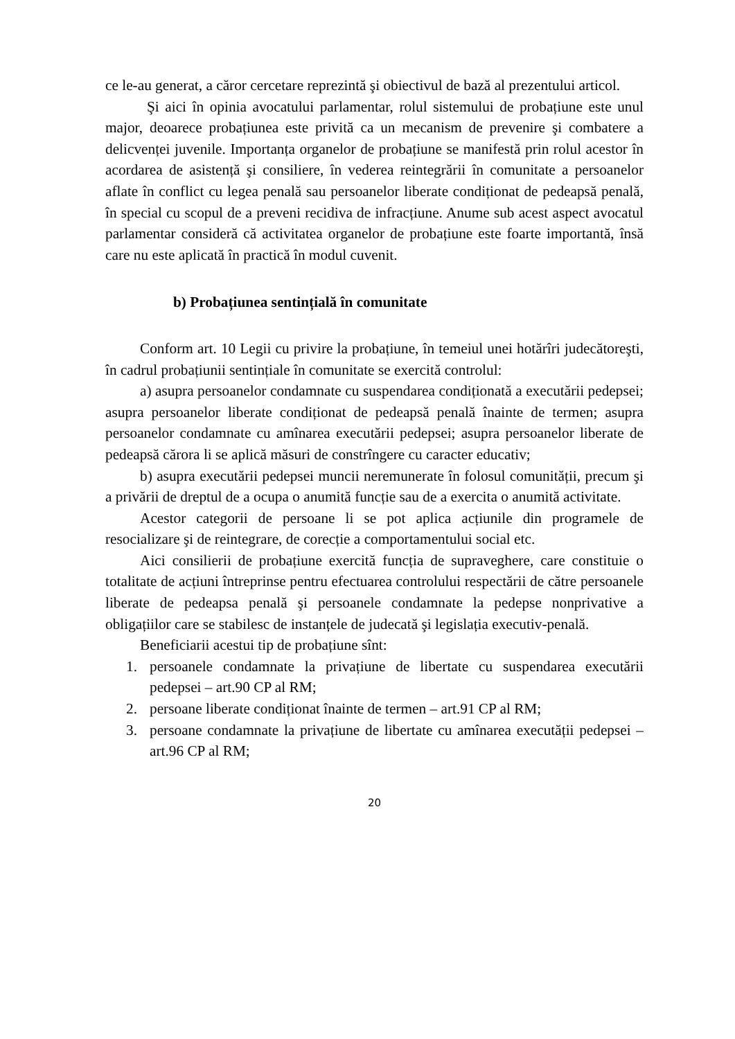ce le-au generat, a căror cercetare reprezintă şi obiectivul de bază al prezentului articol.
Şi aici în opinia avocatului parlamentar, rolul sistemului de probațiune este unul major, deoarece probațiunea este privită ca un mecanism de prevenire şi combatere a delicvenței juvenile. Importanța organelor de probațiune se manifestă prin rolul acestor în acordarea de asistență şi consiliere, în vederea reintegrării în comunitate a persoanelor aflate în conflict cu legea penală sau persoanelor liberate condiționat de pedeapsă penală, în special cu scopul de a preveni recidiva de infracțiune. Anume sub acest aspect avocatul parlamentar consideră că activitatea organelor de probațiune este foarte importantă, însă care nu este aplicată în practică în modul cuvenit.
b) Probațiunea sentințială în comunitate
Conform art. 10 Legii cu privire la probațiune, în temeiul unei hotărîri judecătoreşti, în cadrul probațiunii sentințiale în comunitate se exercită controlul:
a) asupra persoanelor condamnate cu suspendarea condiționată a executării pedepsei; asupra persoanelor liberate condiționat de pedeapsă penală înainte de termen; asupra persoanelor condamnate cu amînarea executării pedepsei; asupra persoanelor liberate de pedeapsă cărora li se aplică măsuri de constrîngere cu caracter educativ;
b) asupra executării pedepsei muncii neremunerate în folosul comunității, precum şi a privării de dreptul de a ocupa o anumită funcție sau de a exercita o anumită activitate.
Acestor categorii de persoane li se pot aplica acțiunile din programele de resocializare şi de reintegrare, de corecție a comportamentului social etc.
Aici consilierii de probațiune exercită funcția de supraveghere, care constituie o totalitate de acțiuni întreprinse pentru efectuarea controlului respectării de către persoanele liberate de pedeapsa penală şi persoanele condamnate la pedepse nonprivative a obligațiilor care se stabilesc de instanțele de judecată şi legislația executiv-penală.
Beneficiarii acestui tip de probațiune sînt:
1. persoanele condamnate la privațiune de libertate cu suspendarea executării pedepsei – art.90 CP al RM;
2. persoane liberate condiționat înainte de termen – art.91 CP al RM;
3. persoane condamnate la privațiune de libertate cu amînarea executății pedepsei –art.96 CP al RM;
20